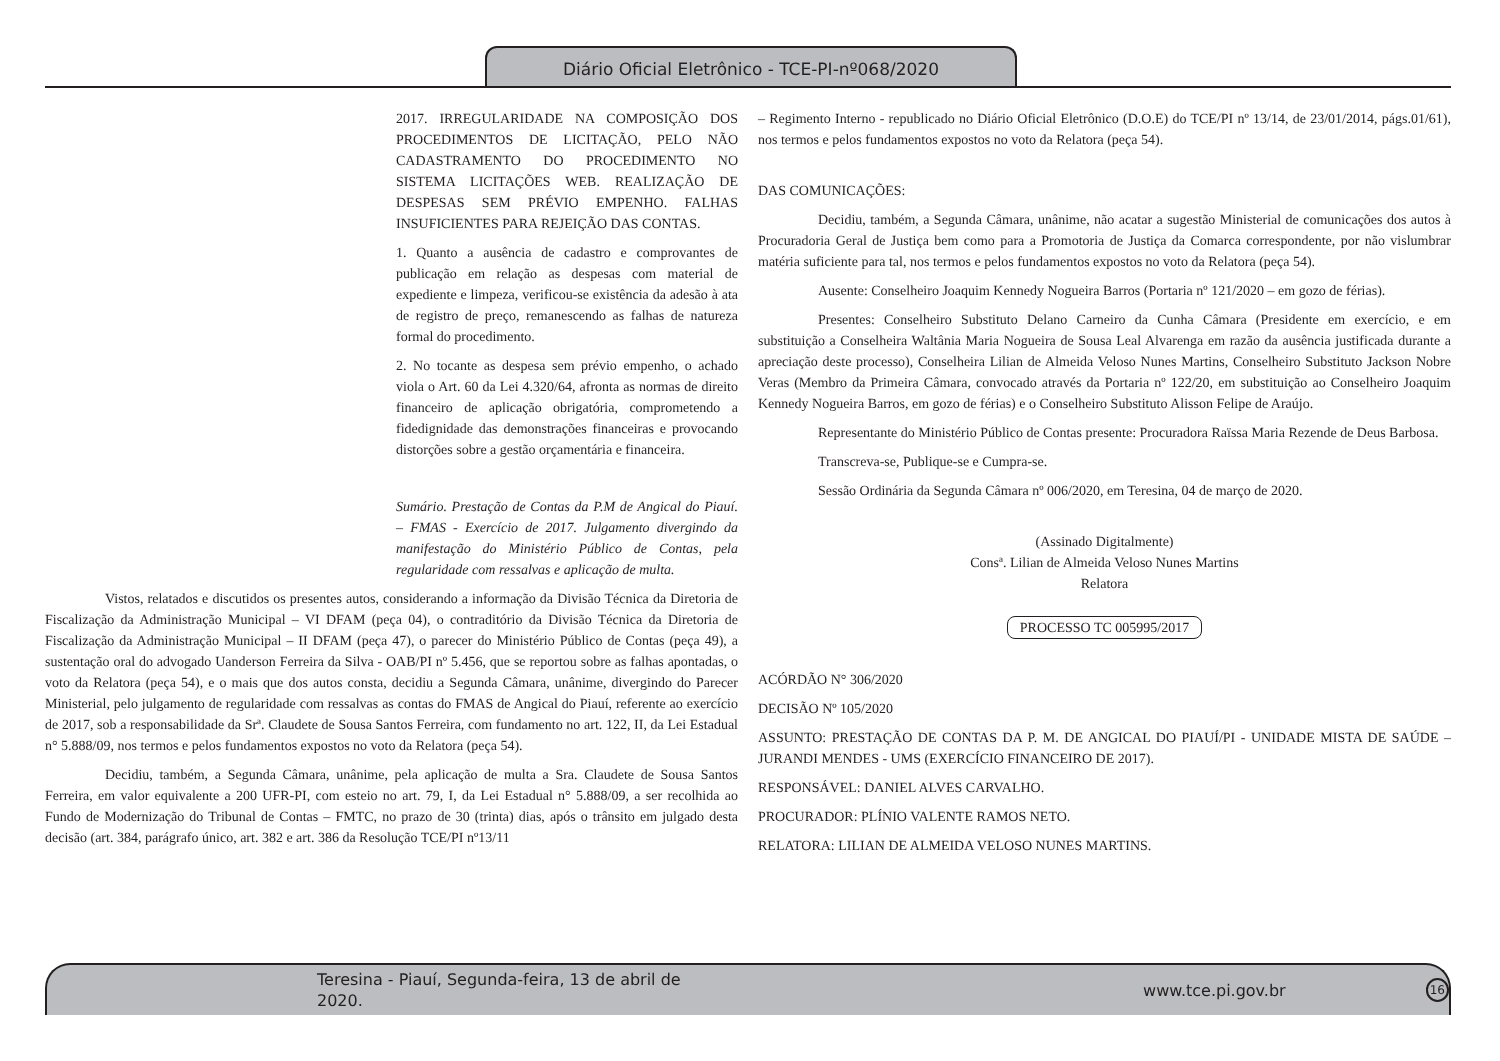Diário Oficial Eletrônico - TCE-PI-nº068/2020
2017. IRREGULARIDADE NA COMPOSIÇÃO DOS PROCEDIMENTOS DE LICITAÇÃO, PELO NÃO CADASTRAMENTO DO PROCEDIMENTO NO SISTEMA LICITAÇÕES WEB. REALIZAÇÃO DE DESPESAS SEM PRÉVIO EMPENHO. FALHAS INSUFICIENTES PARA REJEIÇÃO DAS CONTAS.
1. Quanto a ausência de cadastro e comprovantes de publicação em relação as despesas com material de expediente e limpeza, verificou-se existência da adesão à ata de registro de preço, remanescendo as falhas de natureza formal do procedimento.
2. No tocante as despesa sem prévio empenho, o achado viola o Art. 60 da Lei 4.320/64, afronta as normas de direito financeiro de aplicação obrigatória, comprometendo a fidedignidade das demonstrações financeiras e provocando distorções sobre a gestão orçamentária e financeira.
Sumário. Prestação de Contas da P.M de Angical do Piauí. – FMAS - Exercício de 2017. Julgamento divergindo da manifestação do Ministério Público de Contas, pela regularidade com ressalvas e aplicação de multa.
Vistos, relatados e discutidos os presentes autos, considerando a informação da Divisão Técnica da Diretoria de Fiscalização da Administração Municipal – VI DFAM (peça 04), o contraditório da Divisão Técnica da Diretoria de Fiscalização da Administração Municipal – II DFAM (peça 47), o parecer do Ministério Público de Contas (peça 49), a sustentação oral do advogado Uanderson Ferreira da Silva - OAB/PI nº 5.456, que se reportou sobre as falhas apontadas, o voto da Relatora (peça 54), e o mais que dos autos consta, decidiu a Segunda Câmara, unânime, divergindo do Parecer Ministerial, pelo julgamento de regularidade com ressalvas as contas do FMAS de Angical do Piauí, referente ao exercício de 2017, sob a responsabilidade da Srª. Claudete de Sousa Santos Ferreira, com fundamento no art. 122, II, da Lei Estadual n° 5.888/09, nos termos e pelos fundamentos expostos no voto da Relatora (peça 54).
Decidiu, também, a Segunda Câmara, unânime, pela aplicação de multa a Sra. Claudete de Sousa Santos Ferreira, em valor equivalente a 200 UFR-PI, com esteio no art. 79, I, da Lei Estadual n° 5.888/09, a ser recolhida ao Fundo de Modernização do Tribunal de Contas – FMTC, no prazo de 30 (trinta) dias, após o trânsito em julgado desta decisão (art. 384, parágrafo único, art. 382 e art. 386 da Resolução TCE/PI nº13/11
– Regimento Interno - republicado no Diário Oficial Eletrônico (D.O.E) do TCE/PI nº 13/14, de 23/01/2014, págs.01/61), nos termos e pelos fundamentos expostos no voto da Relatora (peça 54).
DAS COMUNICAÇÕES:
Decidiu, também, a Segunda Câmara, unânime, não acatar a sugestão Ministerial de comunicações dos autos à Procuradoria Geral de Justiça bem como para a Promotoria de Justiça da Comarca correspondente, por não vislumbrar matéria suficiente para tal, nos termos e pelos fundamentos expostos no voto da Relatora (peça 54).
Ausente: Conselheiro Joaquim Kennedy Nogueira Barros (Portaria nº 121/2020 – em gozo de férias).
Presentes: Conselheiro Substituto Delano Carneiro da Cunha Câmara (Presidente em exercício, e em substituição a Conselheira Waltânia Maria Nogueira de Sousa Leal Alvarenga em razão da ausência justificada durante a apreciação deste processo), Conselheira Lilian de Almeida Veloso Nunes Martins, Conselheiro Substituto Jackson Nobre Veras (Membro da Primeira Câmara, convocado através da Portaria nº 122/20, em substituição ao Conselheiro Joaquim Kennedy Nogueira Barros, em gozo de férias) e o Conselheiro Substituto Alisson Felipe de Araújo.
Representante do Ministério Público de Contas presente: Procuradora Raïssa Maria Rezende de Deus Barbosa.
Transcreva-se, Publique-se e Cumpra-se.
Sessão Ordinária da Segunda Câmara nº 006/2020, em Teresina, 04 de março de 2020.
(Assinado Digitalmente)
Consª. Lilian de Almeida Veloso Nunes Martins
Relatora
PROCESSO TC 005995/2017
ACÓRDÃO N° 306/2020
DECISÃO Nº 105/2020
ASSUNTO: PRESTAÇÃO DE CONTAS DA P. M. DE ANGICAL DO PIAUÍ/PI - UNIDADE MISTA DE SAÚDE – JURANDI MENDES - UMS (EXERCÍCIO FINANCEIRO DE 2017).
RESPONSÁVEL: DANIEL ALVES CARVALHO.
PROCURADOR: PLÍNIO VALENTE RAMOS NETO.
RELATORA: LILIAN DE ALMEIDA VELOSO NUNES MARTINS.
Teresina - Piauí, Segunda-feira, 13 de abril de 2020. www.tce.pi.gov.br 16